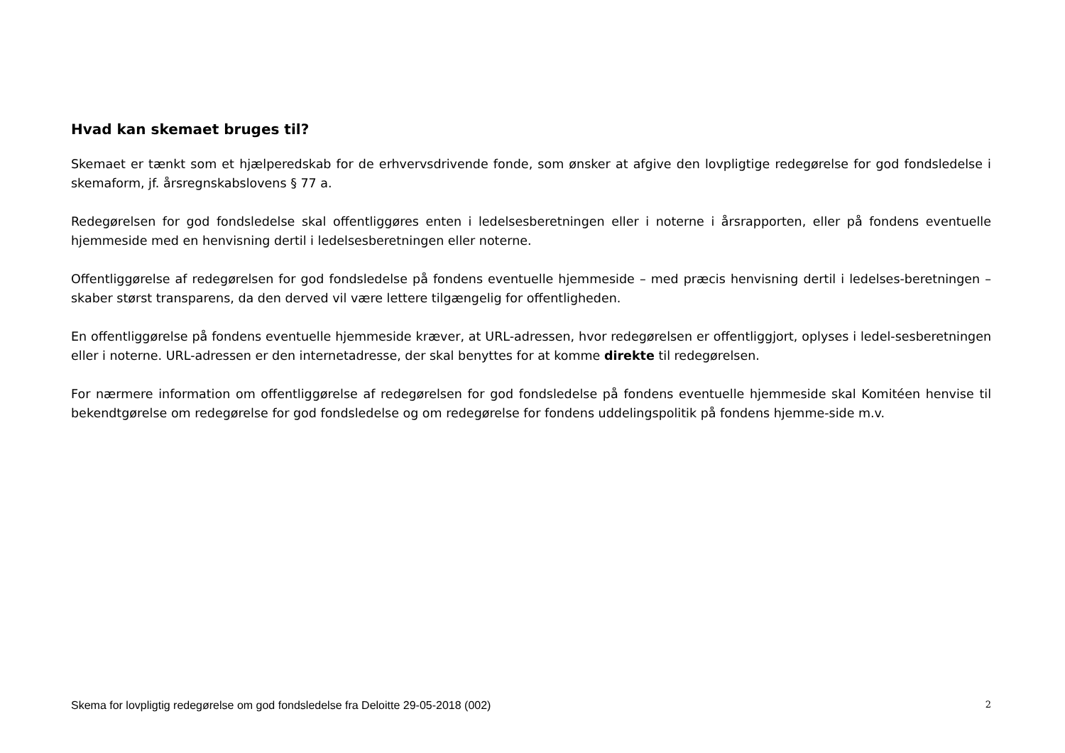Hvad kan skemaet bruges til?
Skemaet er tænkt som et hjælperedskab for de erhvervsdrivende fonde, som ønsker at afgive den lovpligtige redegørelse for god fondsledelse i skemaform, jf. årsregnskabslovens § 77 a.
Redegørelsen for god fondsledelse skal offentliggøres enten i ledelsesberetningen eller i noterne i årsrapporten, eller på fondens eventuelle hjemmeside med en henvisning dertil i ledelsesberetningen eller noterne.
Offentliggørelse af redegørelsen for god fondsledelse på fondens eventuelle hjemmeside – med præcis henvisning dertil i ledelses-beretningen – skaber størst transparens, da den derved vil være lettere tilgængelig for offentligheden.
En offentliggørelse på fondens eventuelle hjemmeside kræver, at URL-adressen, hvor redegørelsen er offentliggjort, oplyses i ledel-sesberetningen eller i noterne. URL-adressen er den internetadresse, der skal benyttes for at komme direkte til redegørelsen.
For nærmere information om offentliggørelse af redegørelsen for god fondsledelse på fondens eventuelle hjemmeside skal Komitéen henvise til bekendtgørelse om redegørelse for god fondsledelse og om redegørelse for fondens uddelingspolitik på fondens hjemme-side m.v.
Skema for lovpligtig redegørelse om god fondsledelse fra Deloitte 29-05-2018 (002) 2